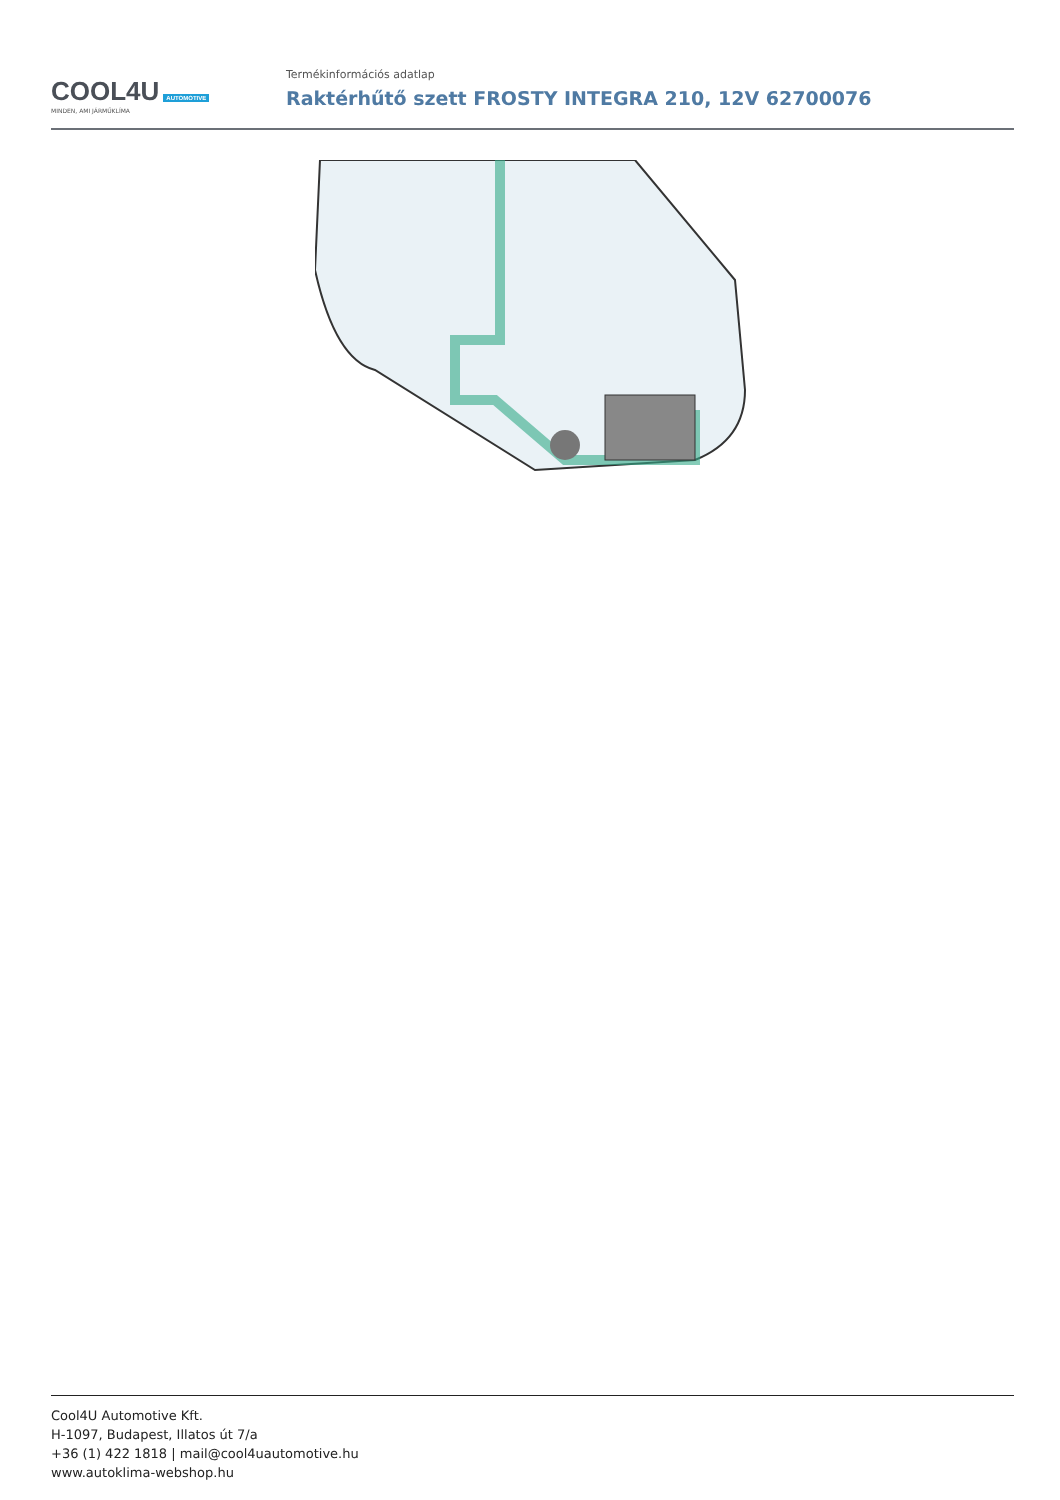COOL4U AUTOMOTIVE
MINDEN, AMI JÁRMŰKLÍMA
Termékinformációs adatlap
Raktérhűtő szett FROSTY INTEGRA 210, 12V 62700076
Cool4U Automotive Kft.
H-1097, Budapest, Illatos út 7/a
+36 (1) 422 1818 | mail@cool4uautomotive.hu
www.autoklima-webshop.hu